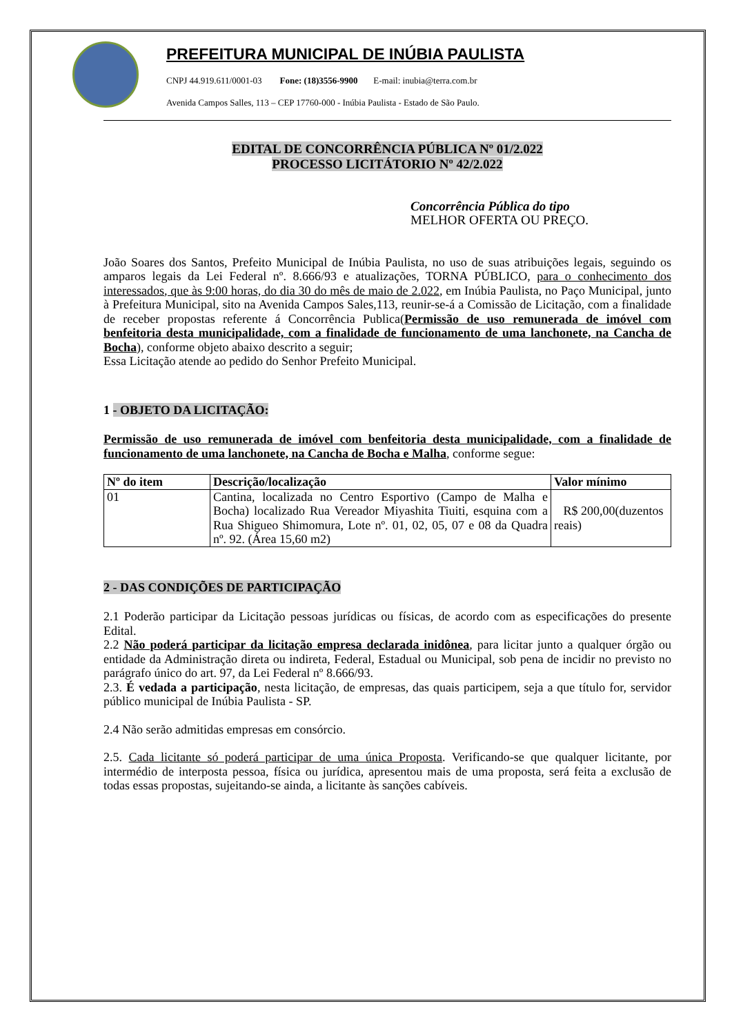PREFEITURA MUNICIPAL DE INÚBIA PAULISTA
CNPJ 44.919.611/0001-03 Fone: (18)3556-9900 E-mail: inubia@terra.com.br
Avenida Campos Salles, 113 – CEP 17760-000 - Inúbia Paulista - Estado de São Paulo.
EDITAL DE CONCORRÊNCIA PÚBLICA Nº 01/2.022
PROCESSO LICITÁTORIO Nº 42/2.022
Concorrência Pública do tipo
MELHOR OFERTA OU PREÇO.
João Soares dos Santos, Prefeito Municipal de Inúbia Paulista, no uso de suas atribuições legais, seguindo os amparos legais da Lei Federal nº. 8.666/93 e atualizações, TORNA PÚBLICO, para o conhecimento dos interessados, que às 9:00 horas, do dia 30 do mês de maio de 2.022, em Inúbia Paulista, no Paço Municipal, junto à Prefeitura Municipal, sito na Avenida Campos Sales,113, reunir-se-á a Comissão de Licitação, com a finalidade de receber propostas referente á Concorrência Publica(Permissão de uso remunerada de imóvel com benfeitoria desta municipalidade, com a finalidade de funcionamento de uma lanchonete, na Cancha de Bocha), conforme objeto abaixo descrito a seguir;
Essa Licitação atende ao pedido do Senhor Prefeito Municipal.
1 - OBJETO DA LICITAÇÃO:
Permissão de uso remunerada de imóvel com benfeitoria desta municipalidade, com a finalidade de funcionamento de uma lanchonete, na Cancha de Bocha e Malha, conforme segue:
| Nº do item | Descrição/localização | Valor mínimo |
| --- | --- | --- |
| 01 | Cantina, localizada no Centro Esportivo (Campo de Malha e Bocha) localizado Rua Vereador Miyashita Tiuiti, esquina com a Rua Shigueo Shimomura, Lote nº. 01, 02, 05, 07 e 08 da Quadra nº. 92. (Área 15,60 m2) | R$ 200,00(duzentos reais) |
2 - DAS CONDIÇÕES DE PARTICIPAÇÃO
2.1 Poderão participar da Licitação pessoas jurídicas ou físicas, de acordo com as especificações do presente Edital.
2.2 Não poderá participar da licitação empresa declarada inidônea, para licitar junto a qualquer órgão ou entidade da Administração direta ou indireta, Federal, Estadual ou Municipal, sob pena de incidir no previsto no parágrafo único do art. 97, da Lei Federal nº 8.666/93.
2.3. É vedada a participação, nesta licitação, de empresas, das quais participem, seja a que título for, servidor público municipal de Inúbia Paulista - SP.
2.4 Não serão admitidas empresas em consórcio.
2.5. Cada licitante só poderá participar de uma única Proposta. Verificando-se que qualquer licitante, por intermédio de interposta pessoa, física ou jurídica, apresentou mais de uma proposta, será feita a exclusão de todas essas propostas, sujeitando-se ainda, a licitante às sanções cabíveis.